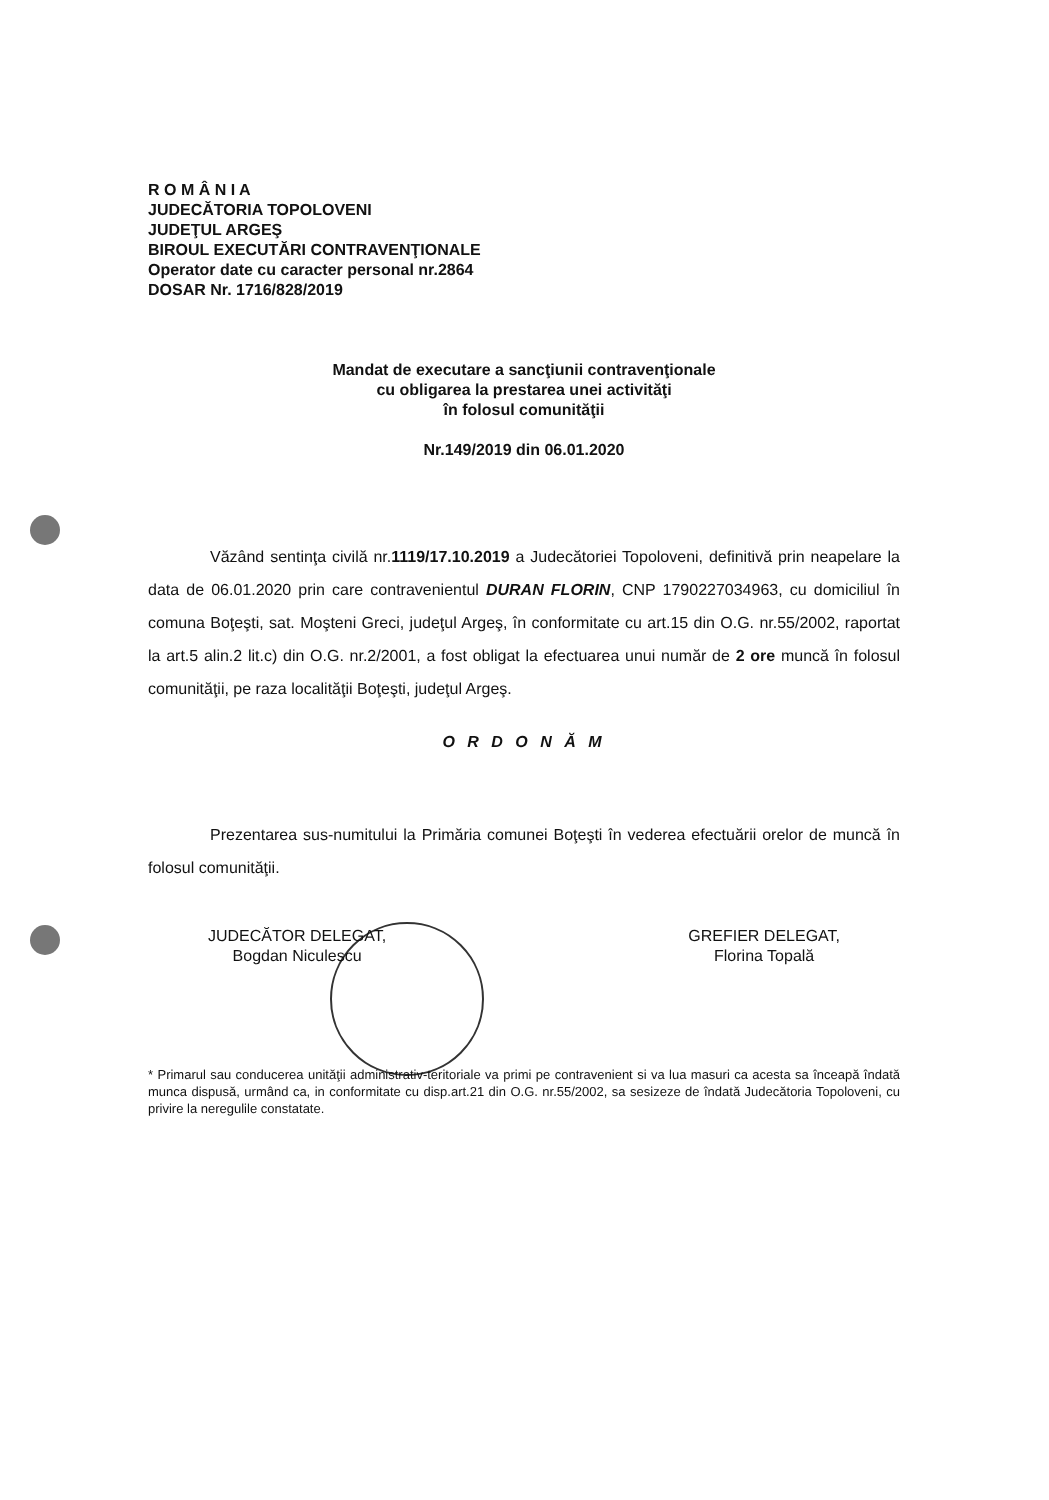R O M Â N I A
JUDECĂTORIA TOPOLOVENI
JUDEŢUL ARGEŞ
BIROUL EXECUTĂRI CONTRAVENŢIONALE
Operator date cu caracter personal nr.2864
DOSAR Nr. 1716/828/2019
Mandat de executare a sancţiunii contravenţionale
cu obligarea la prestarea unei activităţi
în folosul comunităţii
Nr.149/2019 din 06.01.2020
Văzând sentinţa civilă nr.1119/17.10.2019 a Judecătoriei Topoloveni, definitivă prin neapelare la data de 06.01.2020 prin care contravenientul DURAN FLORIN, CNP 1790227034963, cu domiciliul în comuna Boţeşti, sat. Moşteni Greci, judeţul Argeş, în conformitate cu art.15 din O.G. nr.55/2002, raportat la art.5 alin.2 lit.c) din O.G. nr.2/2001, a fost obligat la efectuarea unui număr de 2 ore muncă în folosul comunităţii, pe raza localităţii Boţeşti, judeţul Argeş.
O R D O N Ă M
Prezentarea sus-numitului la Primăria comunei Boţeşti în vederea efectuării orelor de muncă în folosul comunităţii.
JUDECĂTOR DELEGAT,
Bogdan Niculescu
GREFIER DELEGAT,
Florina Topală
* Primarul sau conducerea unităţii administrativ-teritoriale va primi pe contravenient si va lua masuri ca acesta sa înceapă îndată munca dispusă, urmând ca, in conformitate cu disp.art.21 din O.G. nr.55/2002, sa sesizeze de îndată Judecătoria Topoloveni, cu privire la neregulile constatate.